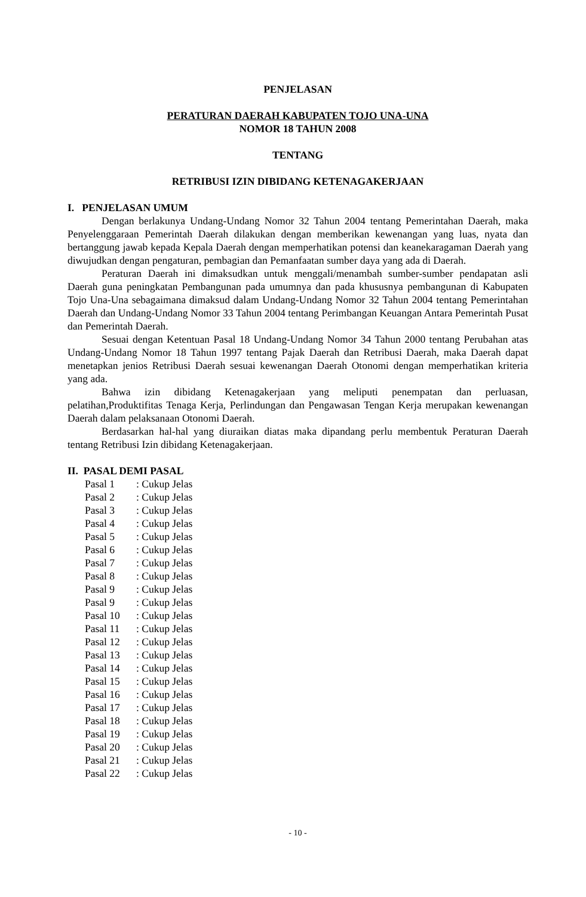PENJELASAN
PERATURAN DAERAH KABUPATEN TOJO UNA-UNA
NOMOR 18 TAHUN 2008
TENTANG
RETRIBUSI IZIN DIBIDANG KETENAGAKERJAAN
I. PENJELASAN UMUM
Dengan berlakunya Undang-Undang Nomor 32 Tahun 2004 tentang Pemerintahan Daerah, maka Penyelenggaraan Pemerintah Daerah dilakukan dengan memberikan kewenangan yang luas, nyata dan bertanggung jawab kepada Kepala Daerah dengan memperhatikan potensi dan keanekaragaman Daerah yang diwujudkan dengan pengaturan, pembagian dan Pemanfaatan sumber daya yang ada di Daerah.
Peraturan Daerah ini dimaksudkan untuk menggali/menambah sumber-sumber pendapatan asli Daerah guna peningkatan Pembangunan pada umumnya dan pada khususnya pembangunan di Kabupaten Tojo Una-Una sebagaimana dimaksud dalam Undang-Undang Nomor 32 Tahun 2004 tentang Pemerintahan Daerah dan Undang-Undang Nomor 33 Tahun 2004 tentang Perimbangan Keuangan Antara Pemerintah Pusat dan Pemerintah Daerah.
Sesuai dengan Ketentuan Pasal 18 Undang-Undang Nomor 34 Tahun 2000 tentang Perubahan atas Undang-Undang Nomor 18 Tahun 1997 tentang Pajak Daerah dan Retribusi Daerah, maka Daerah dapat menetapkan jenios Retribusi Daerah sesuai kewenangan Daerah Otonomi dengan memperhatikan kriteria yang ada.
Bahwa izin dibidang Ketenagakerjaan yang meliputi penempatan dan perluasan, pelatihan,Produktifitas Tenaga Kerja, Perlindungan dan Pengawasan Tengan Kerja merupakan kewenangan Daerah dalam pelaksanaan Otonomi Daerah.
Berdasarkan hal-hal yang diuraikan diatas maka dipandang perlu membentuk Peraturan Daerah tentang Retribusi Izin dibidang Ketenagakerjaan.
II. PASAL DEMI PASAL
| Pasal 1 | : Cukup Jelas |
| Pasal 2 | : Cukup Jelas |
| Pasal 3 | : Cukup Jelas |
| Pasal 4 | : Cukup Jelas |
| Pasal 5 | : Cukup Jelas |
| Pasal 6 | : Cukup Jelas |
| Pasal 7 | : Cukup Jelas |
| Pasal 8 | : Cukup Jelas |
| Pasal 9 | : Cukup Jelas |
| Pasal 9 | : Cukup Jelas |
| Pasal 10 | : Cukup Jelas |
| Pasal 11 | : Cukup Jelas |
| Pasal 12 | : Cukup Jelas |
| Pasal 13 | : Cukup Jelas |
| Pasal 14 | : Cukup Jelas |
| Pasal 15 | : Cukup Jelas |
| Pasal 16 | : Cukup Jelas |
| Pasal 17 | : Cukup Jelas |
| Pasal 18 | : Cukup Jelas |
| Pasal 19 | : Cukup Jelas |
| Pasal 20 | : Cukup Jelas |
| Pasal 21 | : Cukup Jelas |
| Pasal 22 | : Cukup Jelas |
- 10 -